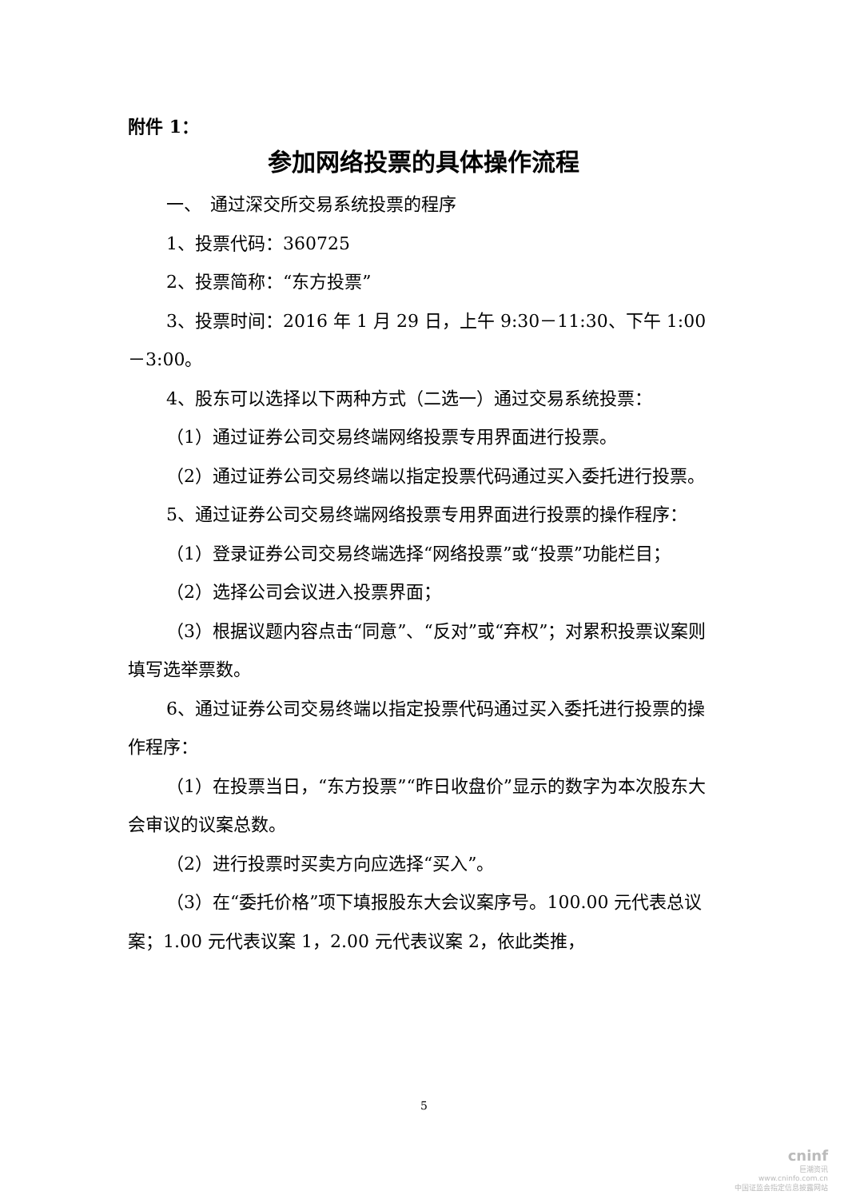附件 1：
参加网络投票的具体操作流程
一、　通过深交所交易系统投票的程序
1、投票代码：360725
2、投票简称：“东方投票”
3、投票时间：2016 年 1 月 29 日，上午 9:30－11:30、下午 1:00 －3:00。
4、股东可以选择以下两种方式（二选一）通过交易系统投票：
（1）通过证券公司交易终端网络投票专用界面进行投票。
（2）通过证券公司交易终端以指定投票代码通过买入委托进行投票。
5、通过证券公司交易终端网络投票专用界面进行投票的操作程序：
（1）登录证券公司交易终端选择“网络投票”或“投票”功能栏目；
（2）选择公司会议进入投票界面；
（3）根据议题内容点击“同意”、“反对”或“弃权”；对累积投票议案则填写选举票数。
6、通过证券公司交易终端以指定投票代码通过买入委托进行投票的操作程序：
（1）在投票当日，“东方投票”“昨日收盘价”显示的数字为本次股东大会审议的议案总数。
（2）进行投票时买卖方向应选择“买入”。
（3）在“委托价格”项下填报股东大会议案序号。100.00 元代表总议案；1.00 元代表议案 1，2.00 元代表议案 2，依此类推，
5
cninf
巨潮资讯
www.cninfo.com.cn
中国证监会指定信息披露网站